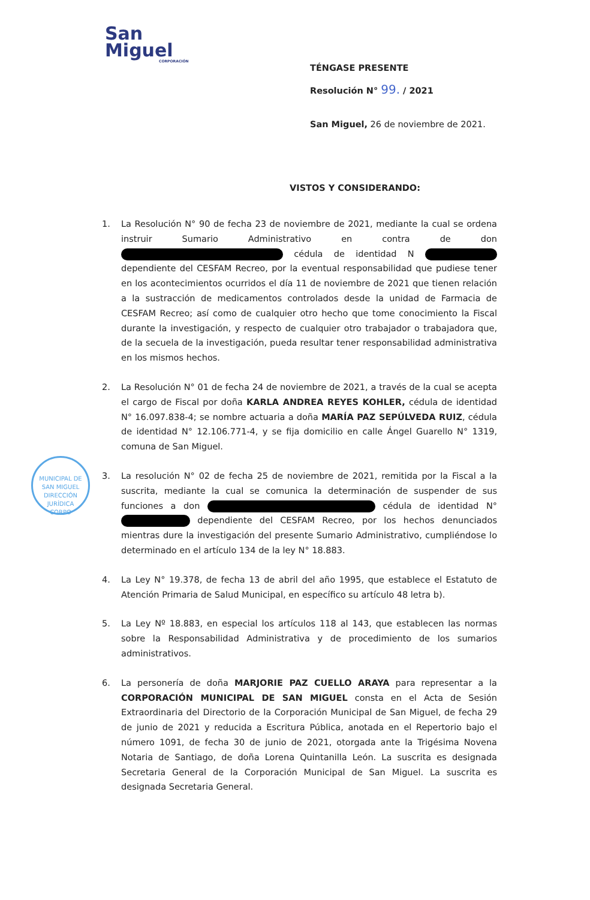San
Miguel
CORPORACIÓN
TÉNGASE PRESENTE
Resolución N° 99. / 2021
San Miguel, 26 de noviembre de 2021.
VISTOS Y CONSIDERANDO:
1. La Resolución N° 90 de fecha 23 de noviembre de 2021, mediante la cual se ordena instruir Sumario Administrativo en contra de don cédula de identidad N dependiente del CESFAM Recreo, por la eventual responsabilidad que pudiese tener en los acontecimientos ocurridos el día 11 de noviembre de 2021 que tienen relación a la sustracción de medicamentos controlados desde la unidad de Farmacia de CESFAM Recreo; así como de cualquier otro hecho que tome conocimiento la Fiscal durante la investigación, y respecto de cualquier otro trabajador o trabajadora que, de la secuela de la investigación, pueda resultar tener responsabilidad administrativa en los mismos hechos.
2. La Resolución N° 01 de fecha 24 de noviembre de 2021, a través de la cual se acepta el cargo de Fiscal por doña KARLA ANDREA REYES KOHLER, cédula de identidad N° 16.097.838-4; se nombre actuaria a doña MARÍA PAZ SEPÚLVEDA RUIZ, cédula de identidad N° 12.106.771-4, y se fija domicilio en calle Ángel Guarello N° 1319, comuna de San Miguel.
3. La resolución N° 02 de fecha 25 de noviembre de 2021, remitida por la Fiscal a la suscrita, mediante la cual se comunica la determinación de suspender de sus funciones a don cédula de identidad N° dependiente del CESFAM Recreo, por los hechos denunciados mientras dure la investigación del presente Sumario Administrativo, cumpliéndose lo determinado en el artículo 134 de la ley N° 18.883.
4. La Ley N° 19.378, de fecha 13 de abril del año 1995, que establece el Estatuto de Atención Primaria de Salud Municipal, en específico su artículo 48 letra b).
5. La Ley Nº 18.883, en especial los artículos 118 al 143, que establecen las normas sobre la Responsabilidad Administrativa y de procedimiento de los sumarios administrativos.
6. La personería de doña MARJORIE PAZ CUELLO ARAYA para representar a la CORPORACIÓN MUNICIPAL DE SAN MIGUEL consta en el Acta de Sesión Extraordinaria del Directorio de la Corporación Municipal de San Miguel, de fecha 29 de junio de 2021 y reducida a Escritura Pública, anotada en el Repertorio bajo el número 1091, de fecha 30 de junio de 2021, otorgada ante la Trigésima Novena Notaria de Santiago, de doña Lorena Quintanilla León. La suscrita es designada Secretaria General de la Corporación Municipal de San Miguel. La suscrita es designada Secretaria General.
MUNICIPAL DE SAN MIGUEL
DIRECCIÓN JURÍDICA
CORPO